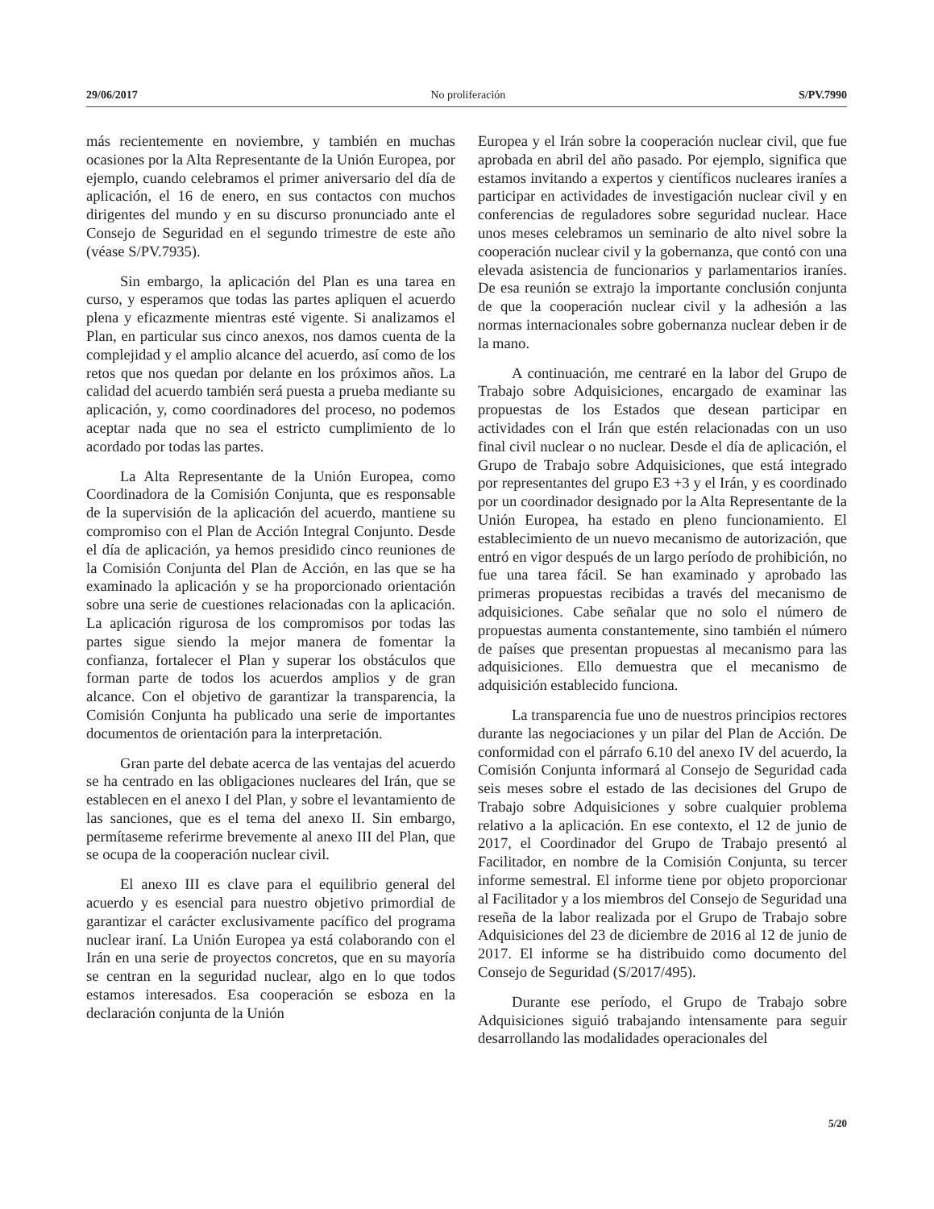29/06/2017 No proliferación S/PV.7990
más recientemente en noviembre, y también en muchas ocasiones por la Alta Representante de la Unión Europea, por ejemplo, cuando celebramos el primer aniversario del día de aplicación, el 16 de enero, en sus contactos con muchos dirigentes del mundo y en su discurso pronunciado ante el Consejo de Seguridad en el segundo trimestre de este año (véase S/PV.7935).
Sin embargo, la aplicación del Plan es una tarea en curso, y esperamos que todas las partes apliquen el acuerdo plena y eficazmente mientras esté vigente. Si analizamos el Plan, en particular sus cinco anexos, nos damos cuenta de la complejidad y el amplio alcance del acuerdo, así como de los retos que nos quedan por delante en los próximos años. La calidad del acuerdo también será puesta a prueba mediante su aplicación, y, como coordinadores del proceso, no podemos aceptar nada que no sea el estricto cumplimiento de lo acordado por todas las partes.
La Alta Representante de la Unión Europea, como Coordinadora de la Comisión Conjunta, que es responsable de la supervisión de la aplicación del acuerdo, mantiene su compromiso con el Plan de Acción Integral Conjunto. Desde el día de aplicación, ya hemos presidido cinco reuniones de la Comisión Conjunta del Plan de Acción, en las que se ha examinado la aplicación y se ha proporcionado orientación sobre una serie de cuestiones relacionadas con la aplicación. La aplicación rigurosa de los compromisos por todas las partes sigue siendo la mejor manera de fomentar la confianza, fortalecer el Plan y superar los obstáculos que forman parte de todos los acuerdos amplios y de gran alcance. Con el objetivo de garantizar la transparencia, la Comisión Conjunta ha publicado una serie de importantes documentos de orientación para la interpretación.
Gran parte del debate acerca de las ventajas del acuerdo se ha centrado en las obligaciones nucleares del Irán, que se establecen en el anexo I del Plan, y sobre el levantamiento de las sanciones, que es el tema del anexo II. Sin embargo, permítaseme referirme brevemente al anexo III del Plan, que se ocupa de la cooperación nuclear civil.
El anexo III es clave para el equilibrio general del acuerdo y es esencial para nuestro objetivo primordial de garantizar el carácter exclusivamente pacífico del programa nuclear iraní. La Unión Europea ya está colaborando con el Irán en una serie de proyectos concretos, que en su mayoría se centran en la seguridad nuclear, algo en lo que todos estamos interesados. Esa cooperación se esboza en la declaración conjunta de la Unión
Europea y el Irán sobre la cooperación nuclear civil, que fue aprobada en abril del año pasado. Por ejemplo, significa que estamos invitando a expertos y científicos nucleares iraníes a participar en actividades de investigación nuclear civil y en conferencias de reguladores sobre seguridad nuclear. Hace unos meses celebramos un seminario de alto nivel sobre la cooperación nuclear civil y la gobernanza, que contó con una elevada asistencia de funcionarios y parlamentarios iraníes. De esa reunión se extrajo la importante conclusión conjunta de que la cooperación nuclear civil y la adhesión a las normas internacionales sobre gobernanza nuclear deben ir de la mano.
A continuación, me centraré en la labor del Grupo de Trabajo sobre Adquisiciones, encargado de examinar las propuestas de los Estados que desean participar en actividades con el Irán que estén relacionadas con un uso final civil nuclear o no nuclear. Desde el día de aplicación, el Grupo de Trabajo sobre Adquisiciones, que está integrado por representantes del grupo E3 +3 y el Irán, y es coordinado por un coordinador designado por la Alta Representante de la Unión Europea, ha estado en pleno funcionamiento. El establecimiento de un nuevo mecanismo de autorización, que entró en vigor después de un largo período de prohibición, no fue una tarea fácil. Se han examinado y aprobado las primeras propuestas recibidas a través del mecanismo de adquisiciones. Cabe señalar que no solo el número de propuestas aumenta constantemente, sino también el número de países que presentan propuestas al mecanismo para las adquisiciones. Ello demuestra que el mecanismo de adquisición establecido funciona.
La transparencia fue uno de nuestros principios rectores durante las negociaciones y un pilar del Plan de Acción. De conformidad con el párrafo 6.10 del anexo IV del acuerdo, la Comisión Conjunta informará al Consejo de Seguridad cada seis meses sobre el estado de las decisiones del Grupo de Trabajo sobre Adquisiciones y sobre cualquier problema relativo a la aplicación. En ese contexto, el 12 de junio de 2017, el Coordinador del Grupo de Trabajo presentó al Facilitador, en nombre de la Comisión Conjunta, su tercer informe semestral. El informe tiene por objeto proporcionar al Facilitador y a los miembros del Consejo de Seguridad una reseña de la labor realizada por el Grupo de Trabajo sobre Adquisiciones del 23 de diciembre de 2016 al 12 de junio de 2017. El informe se ha distribuido como documento del Consejo de Seguridad (S/2017/495).
Durante ese período, el Grupo de Trabajo sobre Adquisiciones siguió trabajando intensamente para seguir desarrollando las modalidades operacionales del
5/20